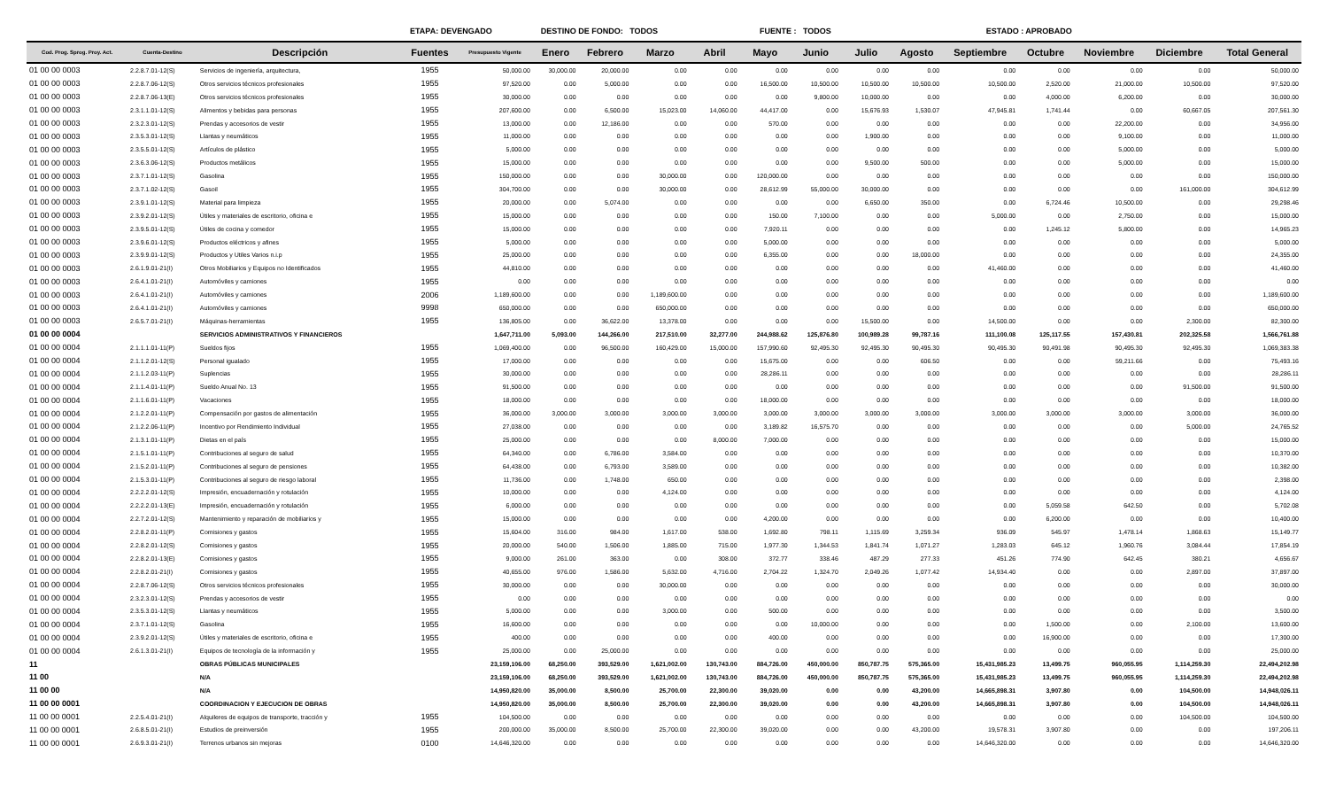ETAPA: DEVENGADO DESTINO DE FONDO: TODOS FUENTE : TODOS ESTADO : APROBADO
| Cod. Prog. Sprog. Proy. Act. | Cuenta-Destino | Descripción | Fuentes | Presupuesto Vigente | Enero | Febrero | Marzo | Abril | Mayo | Junio | Julio | Agosto | Septiembre | Octubre | Noviembre | Diciembre | Total General |
| --- | --- | --- | --- | --- | --- | --- | --- | --- | --- | --- | --- | --- | --- | --- | --- | --- | --- |
| 01 00 00 0003 | 2.2.8.7.01-12(S) | Servicios de ingeniería, arquitectura, | 1955 | 50,000.00 | 30,000.00 | 20,000.00 | 0.00 | 0.00 | 0.00 | 0.00 | 0.00 | 0.00 | 0.00 | 0.00 | 0.00 | 0.00 | 50,000.00 |
| 01 00 00 0003 | 2.2.8.7.06-12(S) | Otros servicios técnicos profesionales | 1955 | 97,520.00 | 0.00 | 5,000.00 | 0.00 | 0.00 | 16,500.00 | 10,500.00 | 10,500.00 | 10,500.00 | 10,500.00 | 2,520.00 | 21,000.00 | 10,500.00 | 97,520.00 |
| 01 00 00 0003 | 2.2.8.7.06-13(E) | Otros servicios técnicos profesionales | 1955 | 30,000.00 | 0.00 | 0.00 | 0.00 | 0.00 | 0.00 | 9,800.00 | 10,000.00 | 0.00 | 0.00 | 4,000.00 | 6,200.00 | 0.00 | 30,000.00 |
| 01 00 00 0003 | 2.3.1.1.01-12(S) | Alimentos y bebidas para personas | 1955 | 207,600.00 | 0.00 | 6,500.00 | 15,023.00 | 14,060.00 | 44,417.00 | 0.00 | 15,676.93 | 1,530.07 | 47,945.81 | 1,741.44 | 0.00 | 60,667.05 | 207,561.30 |
| 01 00 00 0003 | 2.3.2.3.01-12(S) | Prendas y accesorios de vestir | 1955 | 13,000.00 | 0.00 | 12,186.00 | 0.00 | 0.00 | 570.00 | 0.00 | 0.00 | 0.00 | 0.00 | 0.00 | 22,200.00 | 0.00 | 34,956.00 |
| 01 00 00 0003 | 2.3.5.3.01-12(S) | Llantas y neumáticos | 1955 | 11,000.00 | 0.00 | 0.00 | 0.00 | 0.00 | 0.00 | 0.00 | 1,900.00 | 0.00 | 0.00 | 0.00 | 9,100.00 | 0.00 | 11,000.00 |
| 01 00 00 0003 | 2.3.5.5.01-12(S) | Artículos de plástico | 1955 | 5,000.00 | 0.00 | 0.00 | 0.00 | 0.00 | 0.00 | 0.00 | 0.00 | 0.00 | 0.00 | 0.00 | 5,000.00 | 0.00 | 5,000.00 |
| 01 00 00 0003 | 2.3.6.3.06-12(S) | Productos metálicos | 1955 | 15,000.00 | 0.00 | 0.00 | 0.00 | 0.00 | 0.00 | 0.00 | 9,500.00 | 500.00 | 0.00 | 0.00 | 5,000.00 | 0.00 | 15,000.00 |
| 01 00 00 0003 | 2.3.7.1.01-12(S) | Gasolina | 1955 | 150,000.00 | 0.00 | 0.00 | 30,000.00 | 0.00 | 120,000.00 | 0.00 | 0.00 | 0.00 | 0.00 | 0.00 | 0.00 | 0.00 | 150,000.00 |
| 01 00 00 0003 | 2.3.7.1.02-12(S) | Gasoil | 1955 | 304,700.00 | 0.00 | 0.00 | 30,000.00 | 0.00 | 28,612.99 | 55,000.00 | 30,000.00 | 0.00 | 0.00 | 0.00 | 0.00 | 161,000.00 | 304,612.99 |
| 01 00 00 0003 | 2.3.9.1.01-12(S) | Material para limpieza | 1955 | 20,000.00 | 0.00 | 5,074.00 | 0.00 | 0.00 | 0.00 | 0.00 | 6,650.00 | 350.00 | 0.00 | 6,724.46 | 10,500.00 | 0.00 | 29,298.46 |
| 01 00 00 0003 | 2.3.9.2.01-12(S) | Útiles y materiales de escritorio, oficina e | 1955 | 15,000.00 | 0.00 | 0.00 | 0.00 | 0.00 | 150.00 | 7,100.00 | 0.00 | 0.00 | 5,000.00 | 0.00 | 2,750.00 | 0.00 | 15,000.00 |
| 01 00 00 0003 | 2.3.9.5.01-12(S) | Útiles de cocina y comedor | 1955 | 15,000.00 | 0.00 | 0.00 | 0.00 | 0.00 | 7,920.11 | 0.00 | 0.00 | 0.00 | 0.00 | 1,245.12 | 5,800.00 | 0.00 | 14,965.23 |
| 01 00 00 0003 | 2.3.9.6.01-12(S) | Productos eléctricos y afines | 1955 | 5,000.00 | 0.00 | 0.00 | 0.00 | 0.00 | 5,000.00 | 0.00 | 0.00 | 0.00 | 0.00 | 0.00 | 0.00 | 0.00 | 5,000.00 |
| 01 00 00 0003 | 2.3.9.9.01-12(S) | Productos y Utiles Varios n.i.p | 1955 | 25,000.00 | 0.00 | 0.00 | 0.00 | 0.00 | 6,355.00 | 0.00 | 0.00 | 18,000.00 | 0.00 | 0.00 | 0.00 | 0.00 | 24,355.00 |
| 01 00 00 0003 | 2.6.1.9.01-21(I) | Otros Mobiliarios y Equipos no Identificados | 1955 | 44,810.00 | 0.00 | 0.00 | 0.00 | 0.00 | 0.00 | 0.00 | 0.00 | 0.00 | 41,460.00 | 0.00 | 0.00 | 0.00 | 41,460.00 |
| 01 00 00 0003 | 2.6.4.1.01-21(I) | Automóviles y camiones | 1955 | 0.00 | 0.00 | 0.00 | 0.00 | 0.00 | 0.00 | 0.00 | 0.00 | 0.00 | 0.00 | 0.00 | 0.00 | 0.00 | 0.00 |
| 01 00 00 0003 | 2.6.4.1.01-21(I) | Automóviles y camiones | 2006 | 1,189,600.00 | 0.00 | 0.00 | 1,189,600.00 | 0.00 | 0.00 | 0.00 | 0.00 | 0.00 | 0.00 | 0.00 | 0.00 | 0.00 | 1,189,600.00 |
| 01 00 00 0003 | 2.6.4.1.01-21(I) | Automóviles y camiones | 9998 | 650,000.00 | 0.00 | 0.00 | 650,000.00 | 0.00 | 0.00 | 0.00 | 0.00 | 0.00 | 0.00 | 0.00 | 0.00 | 0.00 | 650,000.00 |
| 01 00 00 0003 | 2.6.5.7.01-21(I) | Máquinas-herramientas | 1955 | 136,805.00 | 0.00 | 36,622.00 | 13,378.00 | 0.00 | 0.00 | 0.00 | 15,500.00 | 0.00 | 14,500.00 | 0.00 | 0.00 | 2,300.00 | 82,300.00 |
| 01 00 00 0004 | | SERVICIOS ADMINISTRATIVOS Y FINANCIEROS | | 1,647,711.00 | 5,093.00 | 144,266.00 | 217,510.00 | 32,277.00 | 244,988.62 | 125,876.80 | 100,989.28 | 99,787.16 | 111,100.08 | 125,117.55 | 157,430.81 | 202,325.58 | 1,566,761.88 |
| 01 00 00 0004 | 2.1.1.1.01-11(P) | Sueldos fijos | 1955 | 1,069,400.00 | 0.00 | 96,500.00 | 160,429.00 | 15,000.00 | 157,990.60 | 92,495.30 | 92,495.30 | 90,495.30 | 90,495.30 | 90,491.98 | 90,495.30 | 92,495.30 | 1,069,383.38 |
| 01 00 00 0004 | 2.1.1.2.01-12(S) | Personal igualado | 1955 | 17,000.00 | 0.00 | 0.00 | 0.00 | 0.00 | 15,675.00 | 0.00 | 0.00 | 606.50 | 0.00 | 0.00 | 59,211.66 | 0.00 | 75,493.16 |
| 01 00 00 0004 | 2.1.1.2.03-11(P) | Suplencias | 1955 | 30,000.00 | 0.00 | 0.00 | 0.00 | 0.00 | 28,286.11 | 0.00 | 0.00 | 0.00 | 0.00 | 0.00 | 0.00 | 0.00 | 28,286.11 |
| 01 00 00 0004 | 2.1.1.4.01-11(P) | Sueldo Anual No. 13 | 1955 | 91,500.00 | 0.00 | 0.00 | 0.00 | 0.00 | 0.00 | 0.00 | 0.00 | 0.00 | 0.00 | 0.00 | 0.00 | 91,500.00 | 91,500.00 |
| 01 00 00 0004 | 2.1.1.6.01-11(P) | Vacaciones | 1955 | 18,000.00 | 0.00 | 0.00 | 0.00 | 0.00 | 18,000.00 | 0.00 | 0.00 | 0.00 | 0.00 | 0.00 | 0.00 | 0.00 | 18,000.00 |
| 01 00 00 0004 | 2.1.2.2.01-11(P) | Compensación por gastos de alimentación | 1955 | 36,000.00 | 3,000.00 | 3,000.00 | 3,000.00 | 3,000.00 | 3,000.00 | 3,000.00 | 3,000.00 | 3,000.00 | 3,000.00 | 3,000.00 | 3,000.00 | 3,000.00 | 36,000.00 |
| 01 00 00 0004 | 2.1.2.2.06-11(P) | Incentivo por Rendimiento Individual | 1955 | 27,038.00 | 0.00 | 0.00 | 0.00 | 0.00 | 3,189.82 | 16,575.70 | 0.00 | 0.00 | 0.00 | 0.00 | 0.00 | 5,000.00 | 24,765.52 |
| 01 00 00 0004 | 2.1.3.1.01-11(P) | Dietas en el país | 1955 | 25,000.00 | 0.00 | 0.00 | 0.00 | 8,000.00 | 7,000.00 | 0.00 | 0.00 | 0.00 | 0.00 | 0.00 | 0.00 | 0.00 | 15,000.00 |
| 01 00 00 0004 | 2.1.5.1.01-11(P) | Contribuciones al seguro de salud | 1955 | 64,340.00 | 0.00 | 6,786.00 | 3,584.00 | 0.00 | 0.00 | 0.00 | 0.00 | 0.00 | 0.00 | 0.00 | 0.00 | 0.00 | 10,370.00 |
| 01 00 00 0004 | 2.1.5.2.01-11(P) | Contribuciones al seguro de pensiones | 1955 | 64,438.00 | 0.00 | 6,793.00 | 3,589.00 | 0.00 | 0.00 | 0.00 | 0.00 | 0.00 | 0.00 | 0.00 | 0.00 | 0.00 | 10,382.00 |
| 01 00 00 0004 | 2.1.5.3.01-11(P) | Contribuciones al seguro de riesgo laboral | 1955 | 11,736.00 | 0.00 | 1,748.00 | 650.00 | 0.00 | 0.00 | 0.00 | 0.00 | 0.00 | 0.00 | 0.00 | 0.00 | 0.00 | 2,398.00 |
| 01 00 00 0004 | 2.2.2.2.01-12(S) | Impresión, encuadernación y rotulación | 1955 | 10,000.00 | 0.00 | 0.00 | 4,124.00 | 0.00 | 0.00 | 0.00 | 0.00 | 0.00 | 0.00 | 0.00 | 0.00 | 0.00 | 4,124.00 |
| 01 00 00 0004 | 2.2.2.2.01-13(E) | Impresión, encuadernación y rotulación | 1955 | 6,000.00 | 0.00 | 0.00 | 0.00 | 0.00 | 0.00 | 0.00 | 0.00 | 0.00 | 0.00 | 5,059.58 | 642.50 | 0.00 | 5,702.08 |
| 01 00 00 0004 | 2.2.7.2.01-12(S) | Mantenimiento y reparación de mobiliarios y | 1955 | 15,000.00 | 0.00 | 0.00 | 0.00 | 0.00 | 4,200.00 | 0.00 | 0.00 | 0.00 | 0.00 | 6,200.00 | 0.00 | 0.00 | 10,400.00 |
| 01 00 00 0004 | 2.2.8.2.01-11(P) | Comisiones y gastos | 1955 | 15,604.00 | 316.00 | 984.00 | 1,617.00 | 538.00 | 1,692.80 | 798.11 | 1,115.69 | 3,259.34 | 936.09 | 545.97 | 1,478.14 | 1,868.63 | 15,149.77 |
| 01 00 00 0004 | 2.2.8.2.01-12(S) | Comisiones y gastos | 1955 | 20,000.00 | 540.00 | 1,506.00 | 1,885.00 | 715.00 | 1,977.30 | 1,344.53 | 1,841.74 | 1,071.27 | 1,283.03 | 645.12 | 1,960.76 | 3,084.44 | 17,854.19 |
| 01 00 00 0004 | 2.2.8.2.01-13(E) | Comisiones y gastos | 1955 | 9,000.00 | 261.00 | 363.00 | 0.00 | 308.00 | 372.77 | 338.46 | 487.29 | 277.33 | 451.26 | 774.90 | 642.45 | 380.21 | 4,656.67 |
| 01 00 00 0004 | 2.2.8.2.01-21(I) | Comisiones y gastos | 1955 | 40,655.00 | 976.00 | 1,586.00 | 5,632.00 | 4,716.00 | 2,704.22 | 1,324.70 | 2,049.26 | 1,077.42 | 14,934.40 | 0.00 | 0.00 | 2,897.00 | 37,897.00 |
| 01 00 00 0004 | 2.2.8.7.06-12(S) | Otros servicios técnicos profesionales | 1955 | 30,000.00 | 0.00 | 0.00 | 30,000.00 | 0.00 | 0.00 | 0.00 | 0.00 | 0.00 | 0.00 | 0.00 | 0.00 | 0.00 | 30,000.00 |
| 01 00 00 0004 | 2.3.2.3.01-12(S) | Prendas y accesorios de vestir | 1955 | 0.00 | 0.00 | 0.00 | 0.00 | 0.00 | 0.00 | 0.00 | 0.00 | 0.00 | 0.00 | 0.00 | 0.00 | 0.00 | 0.00 |
| 01 00 00 0004 | 2.3.5.3.01-12(S) | Llantas y neumáticos | 1955 | 5,000.00 | 0.00 | 0.00 | 3,000.00 | 0.00 | 500.00 | 0.00 | 0.00 | 0.00 | 0.00 | 0.00 | 0.00 | 0.00 | 3,500.00 |
| 01 00 00 0004 | 2.3.7.1.01-12(S) | Gasolina | 1955 | 16,600.00 | 0.00 | 0.00 | 0.00 | 0.00 | 0.00 | 10,000.00 | 0.00 | 0.00 | 0.00 | 1,500.00 | 0.00 | 2,100.00 | 13,600.00 |
| 01 00 00 0004 | 2.3.9.2.01-12(S) | Útiles y materiales de escritorio, oficina e | 1955 | 400.00 | 0.00 | 0.00 | 0.00 | 0.00 | 400.00 | 0.00 | 0.00 | 0.00 | 0.00 | 16,900.00 | 0.00 | 0.00 | 17,300.00 |
| 01 00 00 0004 | 2.6.1.3.01-21(I) | Equipos de tecnología de la información y | 1955 | 25,000.00 | 0.00 | 25,000.00 | 0.00 | 0.00 | 0.00 | 0.00 | 0.00 | 0.00 | 0.00 | 0.00 | 0.00 | 0.00 | 25,000.00 |
| 11 | | OBRAS PÚBLICAS MUNICIPALES | | 23,159,106.00 | 68,250.00 | 393,529.00 | 1,621,002.00 | 130,743.00 | 884,726.00 | 450,000.00 | 850,787.75 | 575,365.00 | 15,431,985.23 | 13,499.75 | 960,055.95 | 1,114,259.30 | 22,494,202.98 |
| 11 00 | | N/A | | 23,159,106.00 | 68,250.00 | 393,529.00 | 1,621,002.00 | 130,743.00 | 884,726.00 | 450,000.00 | 850,787.75 | 575,365.00 | 15,431,985.23 | 13,499.75 | 960,055.95 | 1,114,259.30 | 22,494,202.98 |
| 11 00 00 | | N/A | | 14,950,820.00 | 35,000.00 | 8,500.00 | 25,700.00 | 22,300.00 | 39,020.00 | 0.00 | 0.00 | 43,200.00 | 14,665,898.31 | 3,907.80 | 0.00 | 104,500.00 | 14,948,026.11 |
| 11 00 00 0001 | | COORDINACION Y EJECUCION DE OBRAS | | 14,950,820.00 | 35,000.00 | 8,500.00 | 25,700.00 | 22,300.00 | 39,020.00 | 0.00 | 0.00 | 43,200.00 | 14,665,898.31 | 3,907.80 | 0.00 | 104,500.00 | 14,948,026.11 |
| 11 00 00 0001 | 2.2.5.4.01-21(I) | Alquileres de equipos de transporte, tracción y | 1955 | 104,500.00 | 0.00 | 0.00 | 0.00 | 0.00 | 0.00 | 0.00 | 0.00 | 0.00 | 0.00 | 0.00 | 0.00 | 104,500.00 | 104,500.00 |
| 11 00 00 0001 | 2.6.8.5.01-21(I) | Estudios de preinversión | 1955 | 200,000.00 | 35,000.00 | 8,500.00 | 25,700.00 | 22,300.00 | 39,020.00 | 0.00 | 0.00 | 43,200.00 | 19,578.31 | 3,907.80 | 0.00 | 0.00 | 197,206.11 |
| 11 00 00 0001 | 2.6.9.3.01-21(I) | Terrenos urbanos sin mejoras | 0100 | 14,646,320.00 | 0.00 | 0.00 | 0.00 | 0.00 | 0.00 | 0.00 | 0.00 | 0.00 | 14,646,320.00 | 0.00 | 0.00 | 0.00 | 14,646,320.00 |